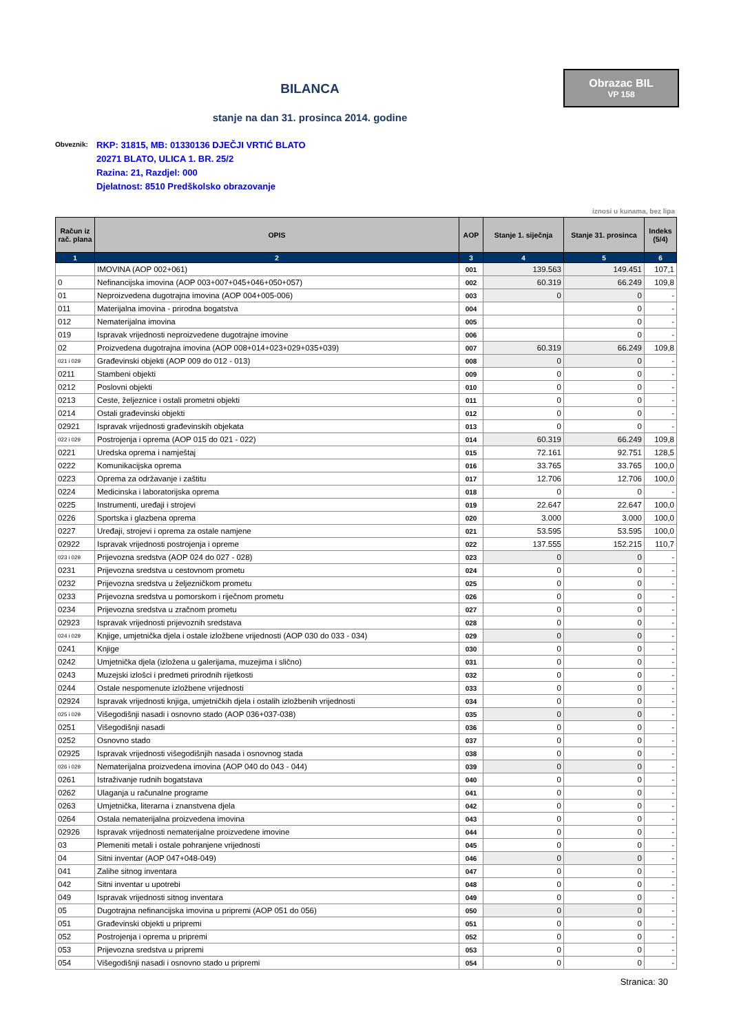Obrazac BIL
VP 158
BILANCA
stanje na dan 31. prosinca 2014. godine
Obveznik:
RKP: 31815, MB: 01330136 DJEČJI VRTIĆ BLATO
20271 BLATO, ULICA 1. BR. 25/2
Razina: 21, Razdjel: 000
Djelatnost: 8510 Predškolsko obrazovanje
iznosi u kunama, bez lipa
| Račun iz rač. plana | OPIS | AOP | Stanje 1. siječnja | Stanje 31. prosinca | Indeks (5/4) |
| --- | --- | --- | --- | --- | --- |
| 1 | 2 | 3 | 4 | 5 | 6 |
| | IMOVINA (AOP 002+061) | 001 | 139.563 | 149.451 | 107,1 |
| 0 | Nefinancijska imovina (AOP 003+007+045+046+050+057) | 002 | 60.319 | 66.249 | 109,8 |
| 01 | Neproizvedena dugotrajna imovina (AOP 004+005-006) | 003 | 0 | 0 | - |
| 011 | Materijalna imovina - prirodna bogatstva | 004 | | 0 | - |
| 012 | Nematerijalna imovina | 005 | | 0 | - |
| 019 | Ispravak vrijednosti neproizvedene dugotrajne imovine | 006 | | 0 | - |
| 02 | Proizvedena dugotrajna imovina (AOP 008+014+023+029+035+039) | 007 | 60.319 | 66.249 | 109,8 |
| 021 i 029 | Građevinski objekti (AOP 009 do 012 - 013) | 008 | 0 | 0 | - |
| 0211 | Stambeni objekti | 009 | 0 | 0 | - |
| 0212 | Poslovni objekti | 010 | 0 | 0 | - |
| 0213 | Ceste, željeznice i ostali prometni objekti | 011 | 0 | 0 | - |
| 0214 | Ostali građevinski objekti | 012 | 0 | 0 | - |
| 02921 | Ispravak vrijednosti građevinskih objekata | 013 | 0 | 0 | - |
| 022 i 029 | Postrojenja i oprema (AOP 015 do 021 - 022) | 014 | 60.319 | 66.249 | 109,8 |
| 0221 | Uredska oprema i namještaj | 015 | 72.161 | 92.751 | 128,5 |
| 0222 | Komunikacijska oprema | 016 | 33.765 | 33.765 | 100,0 |
| 0223 | Oprema za održavanje i zaštitu | 017 | 12.706 | 12.706 | 100,0 |
| 0224 | Medicinska i laboratorijska oprema | 018 | 0 | 0 | - |
| 0225 | Instrumenti, uređaji i strojevi | 019 | 22.647 | 22.647 | 100,0 |
| 0226 | Sportska i glazbena oprema | 020 | 3.000 | 3.000 | 100,0 |
| 0227 | Uređaji, strojevi i oprema za ostale namjene | 021 | 53.595 | 53.595 | 100,0 |
| 02922 | Ispravak vrijednosti postrojenja i opreme | 022 | 137.555 | 152.215 | 110,7 |
| 023 i 029 | Prijevozna sredstva (AOP 024 do 027 - 028) | 023 | 0 | 0 | - |
| 0231 | Prijevozna sredstva u cestovnom prometu | 024 | 0 | 0 | - |
| 0232 | Prijevozna sredstva u željezničkom prometu | 025 | 0 | 0 | - |
| 0233 | Prijevozna sredstva u pomorskom i riječnom prometu | 026 | 0 | 0 | - |
| 0234 | Prijevozna sredstva u zračnom prometu | 027 | 0 | 0 | - |
| 02923 | Ispravak vrijednosti prijevoznih sredstava | 028 | 0 | 0 | - |
| 024 i 029 | Knjige, umjetnička djela i ostale izložbene vrijednosti (AOP 030 do 033 - 034) | 029 | 0 | 0 | - |
| 0241 | Knjige | 030 | 0 | 0 | - |
| 0242 | Umjetnička djela (izložena u galerijama, muzejima i slično) | 031 | 0 | 0 | - |
| 0243 | Muzejski izlošci i predmeti prirodnih rijetkosti | 032 | 0 | 0 | - |
| 0244 | Ostale nespomenute izložbene vrijednosti | 033 | 0 | 0 | - |
| 02924 | Ispravak vrijednosti knjiga, umjetničkih djela i ostalih izložbenih vrijednosti | 034 | 0 | 0 | - |
| 025 i 029 | Višegodišnji nasadi i osnovno stado (AOP 036+037-038) | 035 | 0 | 0 | - |
| 0251 | Višegodišnji nasadi | 036 | 0 | 0 | - |
| 0252 | Osnovno stado | 037 | 0 | 0 | - |
| 02925 | Ispravak vrijednosti višegodišnjih nasada i osnovnog stada | 038 | 0 | 0 | - |
| 026 i 029 | Nematerijalna proizvedena imovina (AOP 040 do 043 - 044) | 039 | 0 | 0 | - |
| 0261 | Istraživanje rudnih bogatstava | 040 | 0 | 0 | - |
| 0262 | Ulaganja u računalne programe | 041 | 0 | 0 | - |
| 0263 | Umjetnička, literarna i znanstvena djela | 042 | 0 | 0 | - |
| 0264 | Ostala nematerijalna proizvedena imovina | 043 | 0 | 0 | - |
| 02926 | Ispravak vrijednosti nematerijalne proizvedene imovine | 044 | 0 | 0 | - |
| 03 | Plemeniti metali i ostale pohranjene vrijednosti | 045 | 0 | 0 | - |
| 04 | Sitni inventar (AOP 047+048-049) | 046 | 0 | 0 | - |
| 041 | Zalihe sitnog inventara | 047 | 0 | 0 | - |
| 042 | Sitni inventar u upotrebi | 048 | 0 | 0 | - |
| 049 | Ispravak vrijednosti sitnog inventara | 049 | 0 | 0 | - |
| 05 | Dugotrajna nefinancijska imovina u pripremi (AOP 051 do 056) | 050 | 0 | 0 | - |
| 051 | Građevinski objekti u pripremi | 051 | 0 | 0 | - |
| 052 | Postrojenja i oprema u pripremi | 052 | 0 | 0 | - |
| 053 | Prijevozna sredstva u pripremi | 053 | 0 | 0 | - |
| 054 | Višegodišnji nasadi i osnovno stado u pripremi | 054 | 0 | 0 | - |
Stranica: 30